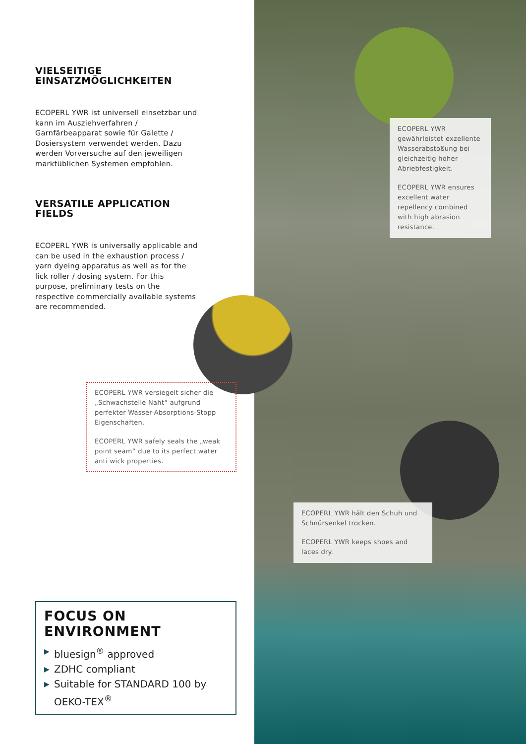VIELSEITIGE
EINSATZMÖGLICHKEITEN
ECOPERL YWR ist universell einsetzbar und kann im Ausziehverfahren / Garnfärbeapparat sowie für Galette / Dosiersystem verwendet werden. Dazu werden Vorversuche auf den jeweiligen marktüblichen Systemen empfohlen.
VERSATILE APPLICATION
FIELDS
ECOPERL YWR is universally applicable and can be used in the exhaustion process / yarn dyeing apparatus as well as for the lick roller / dosing system. For this purpose, preliminary tests on the respective commercially available systems are recommended.
ECOPERL YWR gewährleistet exzellente Wasserabstoßung bei gleichzeitig hoher Abriebfestigkeit.
ECOPERL YWR ensures excellent water repellency combined with high abrasion resistance.
ECOPERL YWR versiegelt sicher die „Schwachstelle Naht“ aufgrund perfekter Wasser-Absorptions-Stopp Eigenschaften.
ECOPERL YWR safely seals the „weak point seam“ due to its perfect water anti wick properties.
ECOPERL YWR hält den Schuh und Schnürsenkel trocken.
ECOPERL YWR keeps shoes and laces dry.
FOCUS ON ENVIRONMENT
▶ bluesign<sup>®</sup> approved
▶ ZDHC compliant
▶ Suitable for STANDARD 100 by OEKO-TEX<sup>®</sup>